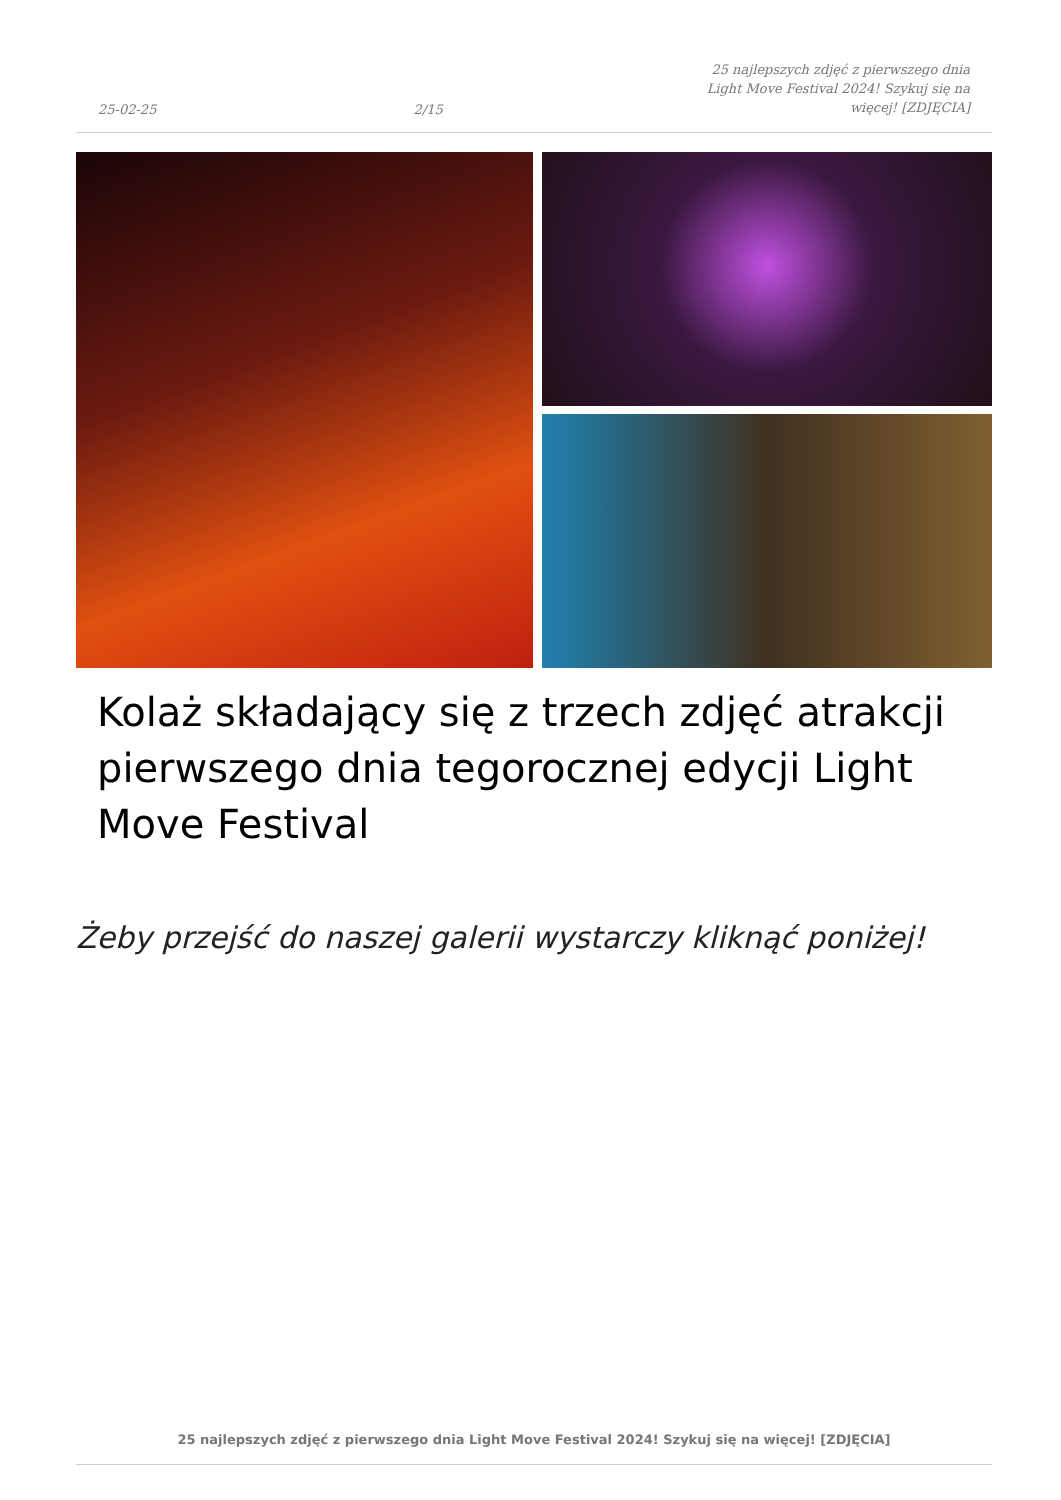25-02-25 2/15 25 najlepszych zdjęć z pierwszego dnia Light Move Festival 2024! Szykuj się na więcej! [ZDJĘCIA]
Kolaż składający się z trzech zdjęć atrakcji pierwszego dnia tegorocznej edycji Light Move Festival
Żeby przejść do naszej galerii wystarczy kliknąć poniżej!
25 najlepszych zdjęć z pierwszego dnia Light Move Festival 2024! Szykuj się na więcej! [ZDJĘCIA]